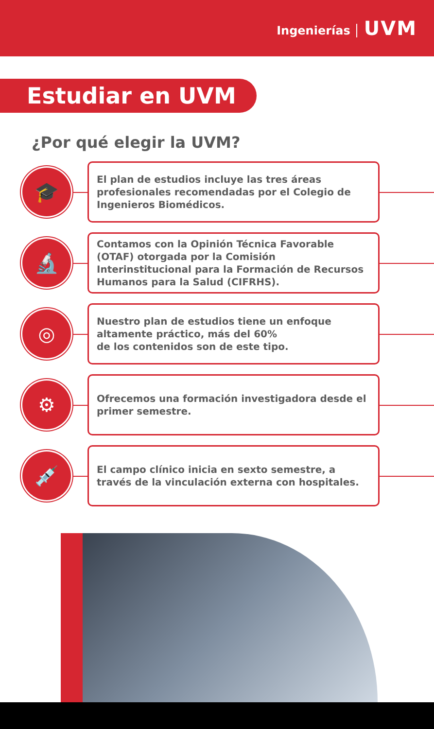Ingenierías UVM
Estudiar en UVM
¿Por qué elegir la UVM?
🎓
El plan de estudios incluye las tres áreas profesionales recomendadas por el Colegio de Ingenieros Biomédicos.
🔬
Contamos con la Opinión Técnica Favorable (OTAF) otorgada por la Comisión Interinstitucional para la Formación de Recursos Humanos para la Salud (CIFRHS).
◎
Nuestro plan de estudios tiene un enfoque altamente práctico, más del 60%
de los contenidos son de este tipo.
⚙
Ofrecemos una formación investigadora desde el primer semestre.
💉
El campo clínico inicia en sexto semestre, a través de la vinculación externa con hospitales.